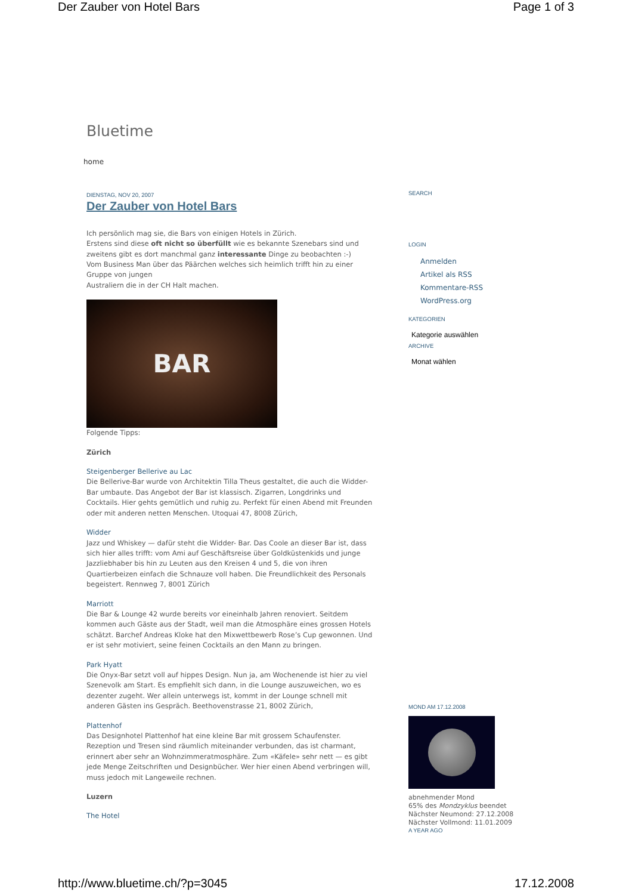Der Zauber von Hotel Bars Page 1 of 3
Bluetime
home
DIENSTAG, NOV 20, 2007
Der Zauber von Hotel Bars
Ich persönlich mag sie, die Bars von einigen Hotels in Zürich.
Erstens sind diese oft nicht so überfüllt wie es bekannte Szenebars sind und zweitens gibt es dort manchmal ganz interessante Dinge zu beobachten :-)
Vom Business Man über das Päärchen welches sich heimlich trifft hin zu einer Gruppe von jungen
Australiern die in der CH Halt machen.
BAR
Folgende Tipps:
Zürich
Steigenberger Bellerive au Lac
Die Bellerive-Bar wurde von Architektin Tilla Theus gestaltet, die auch die Widder-Bar umbaute. Das Angebot der Bar ist klassisch. Zigarren, Longdrinks und Cocktails. Hier gehts gemütlich und ruhig zu. Perfekt für einen Abend mit Freunden oder mit anderen netten Menschen. Utoquai 47, 8008 Zürich,
Widder
Jazz und Whiskey — dafür steht die Widder- Bar. Das Coole an dieser Bar ist, dass sich hier alles trifft: vom Ami auf Geschäftsreise über Goldküstenkids und junge Jazzliebhaber bis hin zu Leuten aus den Kreisen 4 und 5, die von ihren Quartierbeizen einfach die Schnauze voll haben. Die Freundlichkeit des Personals begeistert. Rennweg 7, 8001 Zürich
Marriott
Die Bar & Lounge 42 wurde bereits vor eineinhalb Jahren renoviert. Seitdem kommen auch Gäste aus der Stadt, weil man die Atmosphäre eines grossen Hotels schätzt. Barchef Andreas Kloke hat den Mixwettbewerb Rose’s Cup gewonnen. Und er ist sehr motiviert, seine feinen Cocktails an den Mann zu bringen.
Park Hyatt
Die Onyx-Bar setzt voll auf hippes Design. Nun ja, am Wochenende ist hier zu viel Szenevolk am Start. Es empfiehlt sich dann, in die Lounge auszuweichen, wo es dezenter zugeht. Wer allein unterwegs ist, kommt in der Lounge schnell mit anderen Gästen ins Gespräch. Beethovenstrasse 21, 8002 Zürich,
Plattenhof
Das Designhotel Plattenhof hat eine kleine Bar mit grossem Schaufenster. Rezeption und Tresen sind räumlich miteinander verbunden, das ist charmant, erinnert aber sehr an Wohnzimmeratmosphäre. Zum «Käfele» sehr nett — es gibt jede Menge Zeitschriften und Designbücher. Wer hier einen Abend verbringen will, muss jedoch mit Langeweile rechnen.
Luzern
The Hotel
SEARCH
LOGIN
Anmelden
Artikel als RSS
Kommentare-RSS
WordPress.org
KATEGORIEN
Kategorie auswählen
ARCHIVE
Monat wählen
MOND AM 17.12.2008
abnehmender Mond
65% des Mondzyklus beendet
Nächster Neumond: 27.12.2008
Nächster Vollmond: 11.01.2009
A YEAR AGO
http://www.bluetime.ch/?p=3045 17.12.2008